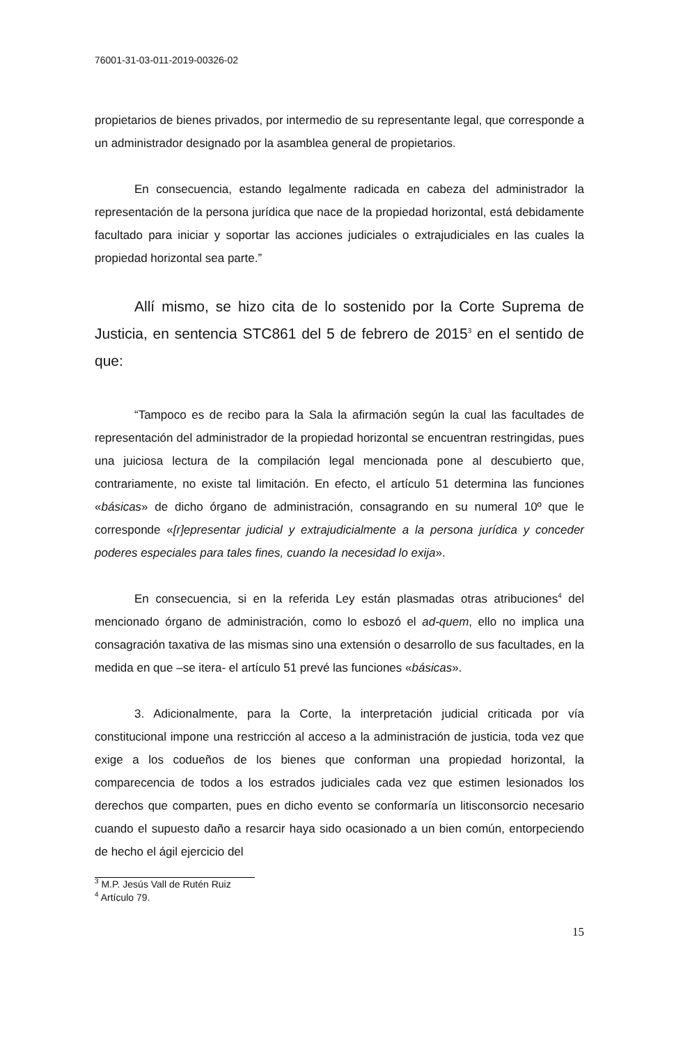76001-31-03-011-2019-00326-02
propietarios de bienes privados, por intermedio de su representante legal, que corresponde a un administrador designado por la asamblea general de propietarios.
En consecuencia, estando legalmente radicada en cabeza del administrador la representación de la persona jurídica que nace de la propiedad horizontal, está debidamente facultado para iniciar y soportar las acciones judiciales o extrajudiciales en las cuales la propiedad horizontal sea parte.”
Allí mismo, se hizo cita de lo sostenido por la Corte Suprema de Justicia, en sentencia STC861 del 5 de febrero de 2015<sup>3</sup> en el sentido de que:
“Tampoco es de recibo para la Sala la afirmación según la cual las facultades de representación del administrador de la propiedad horizontal se encuentran restringidas, pues una juiciosa lectura de la compilación legal mencionada pone al descubierto que, contrariamente, no existe tal limitación. En efecto, el artículo 51 determina las funciones «básicas» de dicho órgano de administración, consagrando en su numeral 10º que le corresponde «[r]epresentar judicial y extrajudicialmente a la persona jurídica y conceder poderes especiales para tales fines, cuando la necesidad lo exija».
En consecuencia, si en la referida Ley están plasmadas otras atribuciones<sup>4</sup> del mencionado órgano de administración, como lo esbozó el ad-quem, ello no implica una consagración taxativa de las mismas sino una extensión o desarrollo de sus facultades, en la medida en que –se itera- el artículo 51 prevé las funciones «básicas».
3. Adicionalmente, para la Corte, la interpretación judicial criticada por vía constitucional impone una restricción al acceso a la administración de justicia, toda vez que exige a los codueños de los bienes que conforman una propiedad horizontal, la comparecencia de todos a los estrados judiciales cada vez que estimen lesionados los derechos que comparten, pues en dicho evento se conformaría un litisconsorcio necesario cuando el supuesto daño a resarcir haya sido ocasionado a un bien común, entorpeciendo de hecho el ágil ejercicio del
<sup>3</sup> M.P. Jesús Vall de Rutén Ruiz
<sup>4</sup> Artículo 79.
15